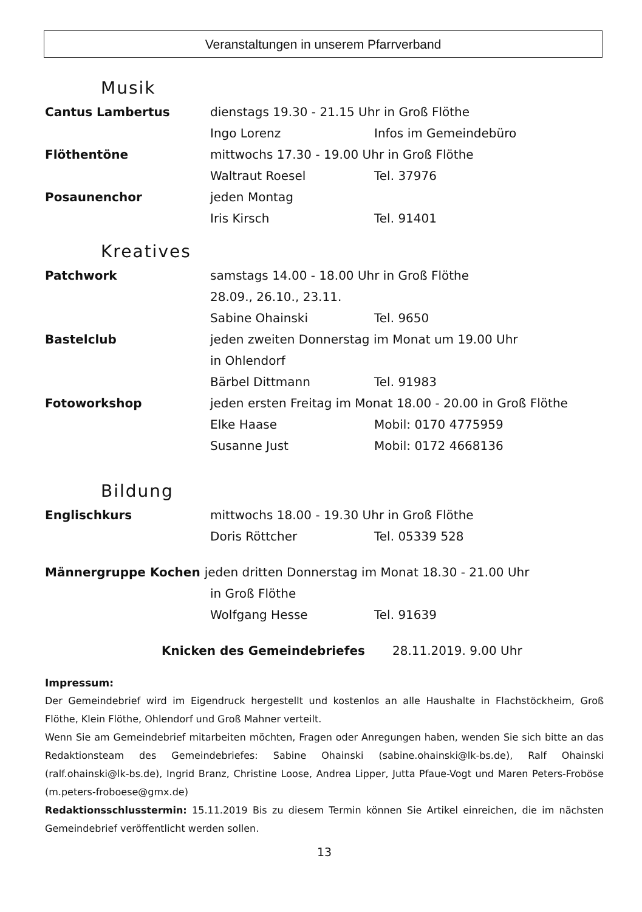Veranstaltungen in unserem Pfarrverband
Musik
Cantus Lambertus dienstags 19.30 - 21.15 Uhr in Groß Flöthe
Ingo Lorenz Infos im Gemeindebüro
Flöthentöne mittwochs 17.30 - 19.00 Uhr in Groß Flöthe
Waltraut Roesel Tel. 37976
Posaunenchor jeden Montag
Iris Kirsch Tel. 91401
Kreatives
Patchwork samstags 14.00 - 18.00 Uhr in Groß Flöthe
28.09., 26.10., 23.11.
Sabine Ohainski Tel. 9650
Bastelclub jeden zweiten Donnerstag im Monat um 19.00 Uhr
in Ohlendorf
Bärbel Dittmann Tel. 91983
Fotoworkshop jeden ersten Freitag im Monat 18.00 - 20.00 in Groß Flöthe
Elke Haase Mobil: 0170 4775959
Susanne Just Mobil: 0172 4668136
Bildung
Englischkurs mittwochs 18.00 - 19.30 Uhr in Groß Flöthe
Doris Röttcher Tel. 05339 528
Männergruppe Kochen jeden dritten Donnerstag im Monat 18.30 - 21.00 Uhr
in Groß Flöthe
Wolfgang Hesse Tel. 91639
Knicken des Gemeindebriefes 28.11.2019. 9.00 Uhr
Impressum:
Der Gemeindebrief wird im Eigendruck hergestellt und kostenlos an alle Haushalte in Flachstöckheim, Groß Flöthe, Klein Flöthe, Ohlendorf und Groß Mahner verteilt.
Wenn Sie am Gemeindebrief mitarbeiten möchten, Fragen oder Anregungen haben, wenden Sie sich bitte an das Redaktionsteam des Gemeindebriefes: Sabine Ohainski (sabine.ohainski@lk-bs.de), Ralf Ohainski (ralf.ohainski@lk-bs.de), Ingrid Branz, Christine Loose, Andrea Lipper, Jutta Pfaue-Vogt und Maren Peters-Froböse (m.peters-froboese@gmx.de)
Redaktionsschlusstermin: 15.11.2019 Bis zu diesem Termin können Sie Artikel einreichen, die im nächsten Gemeindebrief veröffentlicht werden sollen.
13